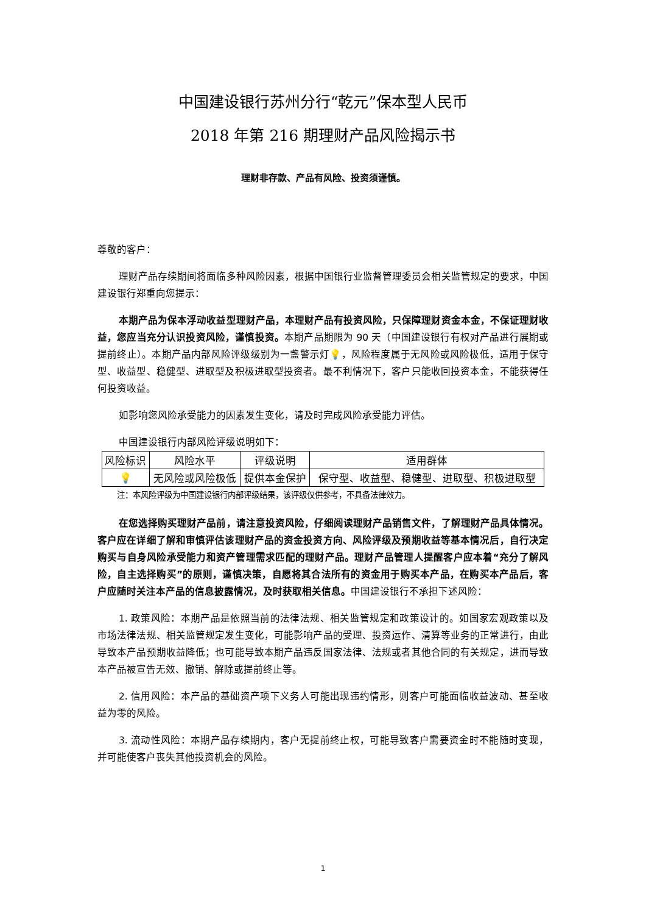中国建设银行苏州分行“乾元”保本型人民币
2018 年第 216 期理财产品风险揭示书
理财非存款、产品有风险、投资须谨慎。
尊敬的客户：
理财产品存续期间将面临多种风险因素，根据中国银行业监督管理委员会相关监管规定的要求，中国建设银行郑重向您提示：
本期产品为保本浮动收益型理财产品，本理财产品有投资风险，只保障理财资金本金，不保证理财收益，您应当充分认识投资风险，谨慎投资。本期产品期限为 90 天（中国建设银行有权对产品进行展期或提前终止）。本期产品内部风险评级级别为一盏警示灯💡，风险程度属于无风险或风险极低，适用于保守型、收益型、稳健型、进取型及积极进取型投资者。最不利情况下，客户只能收回投资本金，不能获得任何投资收益。
如影响您风险承受能力的因素发生变化，请及时完成风险承受能力评估。
中国建设银行内部风险评级说明如下：
| 风险标识 | 风险水平 | 评级说明 | 适用群体 |
| --- | --- | --- | --- |
| 💡 | 无风险或风险极低 | 提供本金保护 | 保守型、收益型、稳健型、进取型、积极进取型 |
注：本风险评级为中国建设银行内部评级结果，该评级仅供参考，不具备法律效力。
在您选择购买理财产品前，请注意投资风险，仔细阅读理财产品销售文件，了解理财产品具体情况。客户应在详细了解和审慎评估该理财产品的资金投资方向、风险评级及预期收益等基本情况后，自行决定购买与自身风险承受能力和资产管理需求匹配的理财产品。理财产品管理人提醒客户应本着“充分了解风险，自主选择购买”的原则，谨慎决策，自愿将其合法所有的资金用于购买本产品，在购买本产品后，客户应随时关注本产品的信息披露情况，及时获取相关信息。中国建设银行不承担下述风险：
1. 政策风险：本期产品是依照当前的法律法规、相关监管规定和政策设计的。如国家宏观政策以及市场法律法规、相关监管规定发生变化，可能影响产品的受理、投资运作、清算等业务的正常进行，由此导致本产品预期收益降低；也可能导致本期产品违反国家法律、法规或者其他合同的有关规定，进而导致本产品被宣告无效、撤销、解除或提前终止等。
2. 信用风险：本产品的基础资产项下义务人可能出现违约情形，则客户可能面临收益波动、甚至收益为零的风险。
3. 流动性风险：本期产品存续期内，客户无提前终止权，可能导致客户需要资金时不能随时变现，并可能使客户丧失其他投资机会的风险。
1